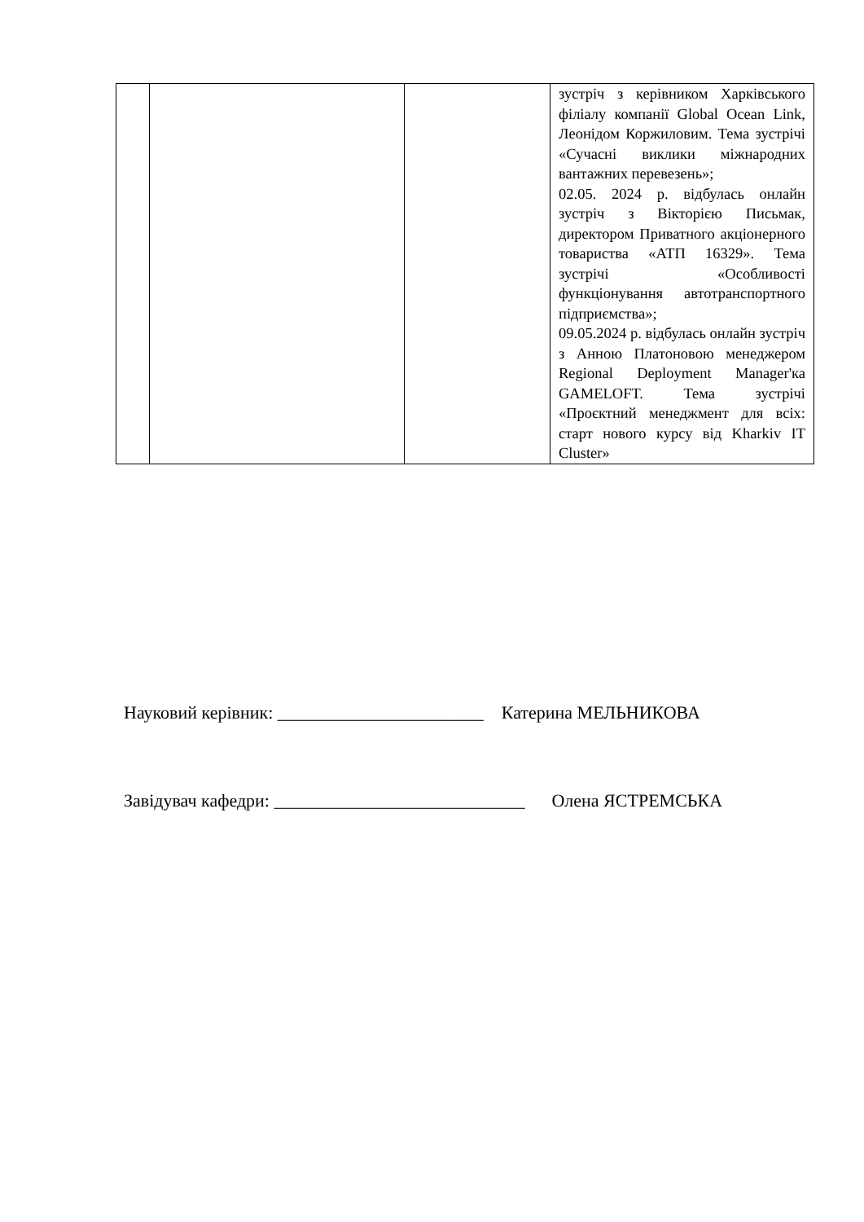| | | | зустріч з керівником Харківського філіалу компанії Global Ocean Link, Леонідом Коржиловим. Тема зустрічі «Сучасні виклики міжнародних вантажних перевезень»; 02.05. 2024 р. відбулась онлайн зустріч з Вікторією Письмак, директором Приватного акціонерного товариства «АТП 16329». Тема зустрічі «Особливості функціонування автотранспортного підприємства»; 09.05.2024 р. відбулась онлайн зустріч з Анною Платоновою менеджером Regional Deployment Manager'ка GAMELOFT. Тема зустрічі «Проєктний менеджмент для всіх: старт нового курсу від Kharkiv IT Cluster» |
Науковий керівник: _______________________ Катерина МЕЛЬНИКОВА
Завідувач кафедри: ____________________________ Олена ЯСТРЕМСЬКА